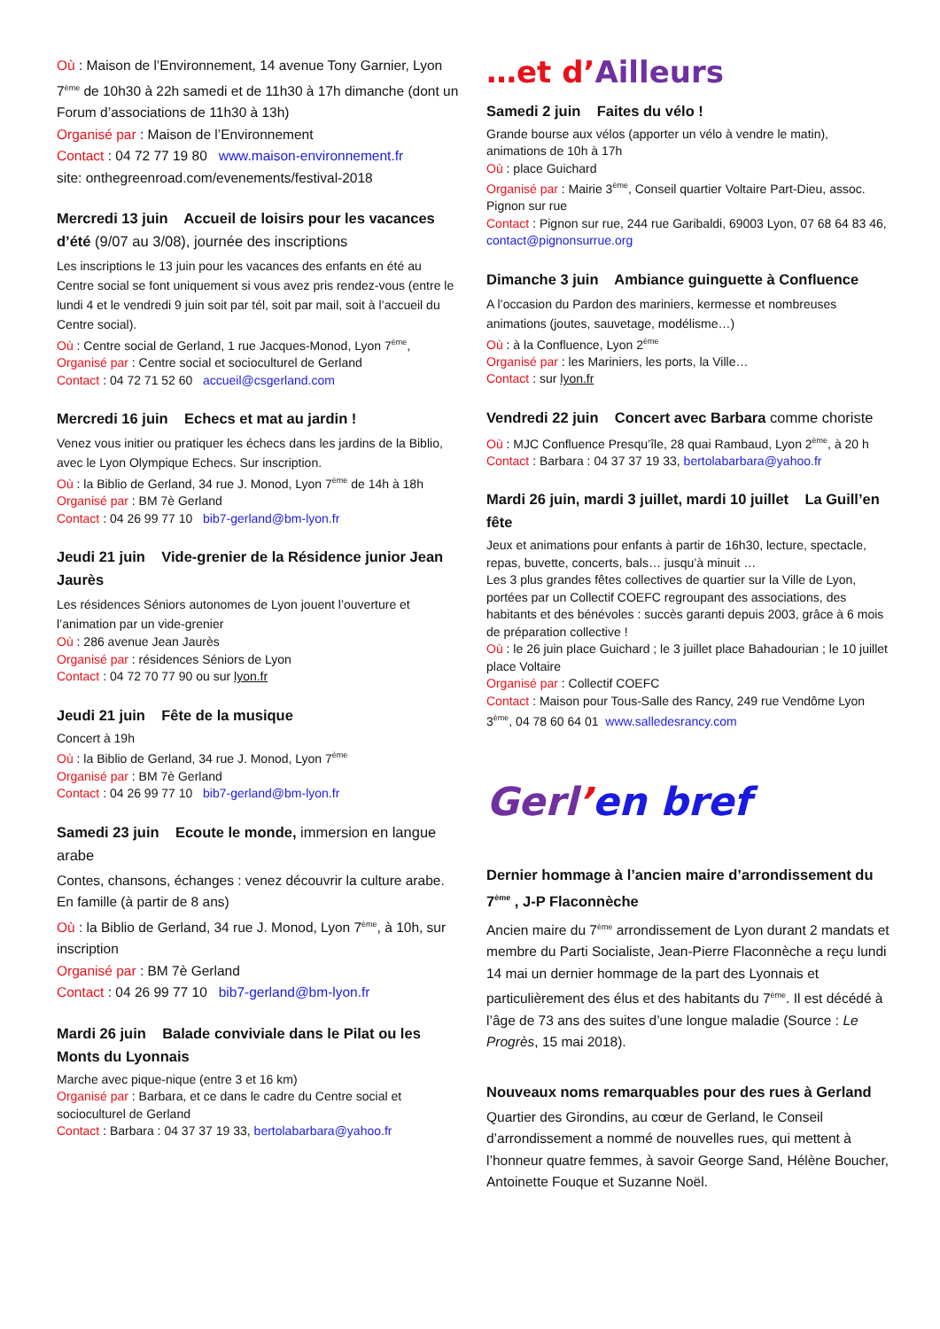Où : Maison de l’Environnement, 14 avenue Tony Garnier, Lyon 7<sup>ème</sup> de 10h30 à 22h samedi et de 11h30 à 17h dimanche (dont un Forum d’associations de 11h30 à 13h)
Organisé par : Maison de l’Environnement
Contact : 04 72 77 19 80 www.maison-environnement.fr
site: onthegreenroad.com/evenements/festival-2018
Mercredi 13 juin Accueil de loisirs pour les vacances d’été (9/07 au 3/08), journée des inscriptions
Les inscriptions le 13 juin pour les vacances des enfants en été au Centre social se font uniquement si vous avez pris rendez-vous (entre le lundi 4 et le vendredi 9 juin soit par tél, soit par mail, soit à l’accueil du Centre social).
Où : Centre social de Gerland, 1 rue Jacques-Monod, Lyon 7<sup>ème</sup>,
Organisé par : Centre social et socioculturel de Gerland
Contact : 04 72 71 52 60 accueil@csgerland.com
Mercredi 16 juin Echecs et mat au jardin !
Venez vous initier ou pratiquer les échecs dans les jardins de la Biblio, avec le Lyon Olympique Echecs. Sur inscription.
Où : la Biblio de Gerland, 34 rue J. Monod, Lyon 7<sup>ème</sup> de 14h à 18h
Organisé par : BM 7è Gerland
Contact : 04 26 99 77 10 bib7-gerland@bm-lyon.fr
Jeudi 21 juin Vide-grenier de la Résidence junior Jean Jaurès
Les résidences Séniors autonomes de Lyon jouent l’ouverture et l’animation par un vide-grenier
Où : 286 avenue Jean Jaurès
Organisé par : résidences Séniors de Lyon
Contact : 04 72 70 77 90 ou sur lyon.fr
Jeudi 21 juin Fête de la musique
Concert à 19h
Où : la Biblio de Gerland, 34 rue J. Monod, Lyon 7<sup>ème</sup>
Organisé par : BM 7è Gerland
Contact : 04 26 99 77 10 bib7-gerland@bm-lyon.fr
Samedi 23 juin Ecoute le monde, immersion en langue arabe
Contes, chansons, échanges : venez découvrir la culture arabe. En famille (à partir de 8 ans)
Où : la Biblio de Gerland, 34 rue J. Monod, Lyon 7<sup>ème</sup>, à 10h, sur inscription
Organisé par : BM 7è Gerland
Contact : 04 26 99 77 10 bib7-gerland@bm-lyon.fr
Mardi 26 juin Balade conviviale dans le Pilat ou les Monts du Lyonnais
Marche avec pique-nique (entre 3 et 16 km)
Organisé par : Barbara, et ce dans le cadre du Centre social et socioculturel de Gerland
Contact : Barbara : 04 37 37 19 33, bertolabarbara@yahoo.fr
…et d’Ailleurs
Samedi 2 juin Faites du vélo !
Grande bourse aux vélos (apporter un vélo à vendre le matin), animations de 10h à 17h
Où : place Guichard
Organisé par : Mairie 3<sup>ème</sup>, Conseil quartier Voltaire Part-Dieu, assoc. Pignon sur rue
Contact : Pignon sur rue, 244 rue Garibaldi, 69003 Lyon, 07 68 64 83 46, contact@pignonsurrue.org
Dimanche 3 juin Ambiance guinguette à Confluence
A l’occasion du Pardon des mariniers, kermesse et nombreuses animations (joutes, sauvetage, modélisme…)
Où : à la Confluence, Lyon 2<sup>ème</sup>
Organisé par : les Mariniers, les ports, la Ville…
Contact : sur lyon.fr
Vendredi 22 juin Concert avec Barbara comme choriste
Où : MJC Confluence Presqu’île, 28 quai Rambaud, Lyon 2<sup>ème</sup>, à 20 h
Contact : Barbara : 04 37 37 19 33, bertolabarbara@yahoo.fr
Mardi 26 juin, mardi 3 juillet, mardi 10 juillet La Guill’en fête
Jeux et animations pour enfants à partir de 16h30, lecture, spectacle, repas, buvette, concerts, bals… jusqu’à minuit …
Les 3 plus grandes fêtes collectives de quartier sur la Ville de Lyon, portées par un Collectif COEFC regroupant des associations, des habitants et des bénévoles : succès garanti depuis 2003, grâce à 6 mois de préparation collective !
Où : le 26 juin place Guichard ; le 3 juillet place Bahadourian ; le 10 juillet place Voltaire
Organisé par : Collectif COEFC
Contact : Maison pour Tous-Salle des Rancy, 249 rue Vendôme Lyon 3<sup>ème</sup>, 04 78 60 64 01 www.salledesrancy.com
Gerl’en bref
Dernier hommage à l’ancien maire d’arrondissement du 7<sup>ème</sup> , J-P Flaconnèche
Ancien maire du 7<sup>ème</sup> arrondissement de Lyon durant 2 mandats et membre du Parti Socialiste, Jean-Pierre Flaconnèche a reçu lundi 14 mai un dernier hommage de la part des Lyonnais et particulièrement des élus et des habitants du 7<sup>ème</sup>. Il est décédé à l’âge de 73 ans des suites d’une longue maladie (Source : Le Progrès, 15 mai 2018).
Nouveaux noms remarquables pour des rues à Gerland
Quartier des Girondins, au cœur de Gerland, le Conseil d’arrondissement a nommé de nouvelles rues, qui mettent à l’honneur quatre femmes, à savoir George Sand, Hélène Boucher, Antoinette Fouque et Suzanne Noël.